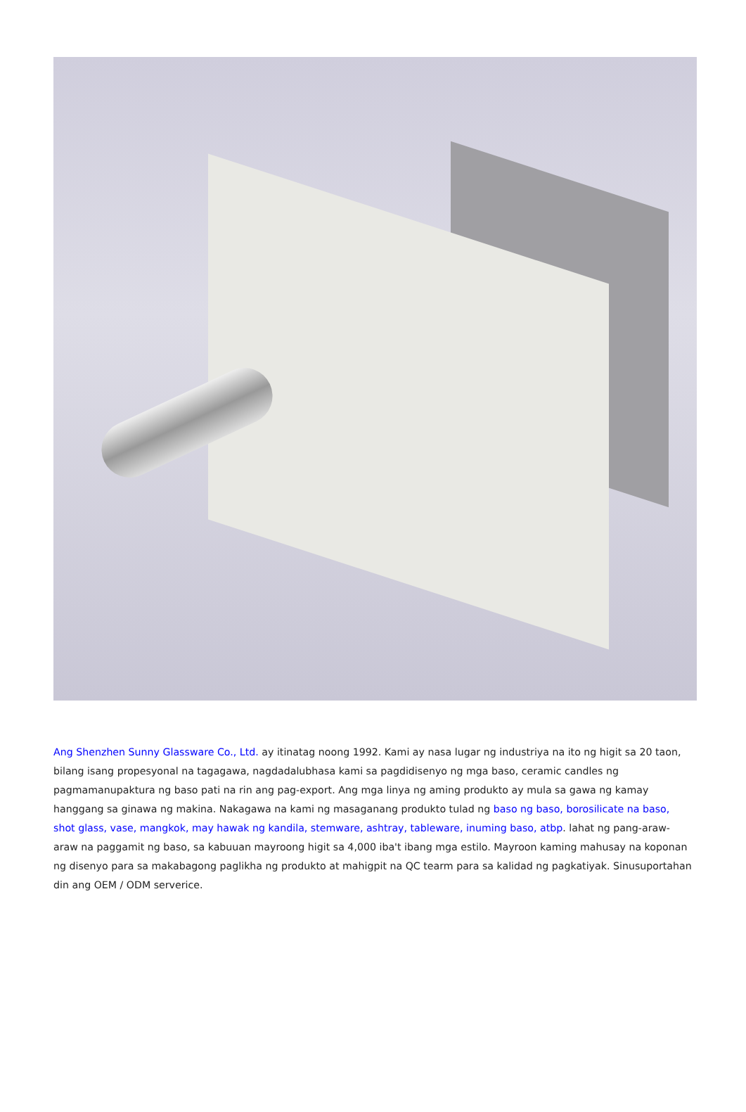Ang Shenzhen Sunny Glassware Co., Ltd. ay itinatag noong 1992. Kami ay nasa lugar ng industriya na ito ng higit sa 20 taon, bilang isang propesyonal na tagagawa, nagdadalubhasa kami sa pagdidisenyo ng mga baso, ceramic candles ng pagmamanupaktura ng baso pati na rin ang pag-export. Ang mga linya ng aming produkto ay mula sa gawa ng kamay hanggang sa ginawa ng makina. Nakagawa na kami ng masaganang produkto tulad ng baso ng baso, borosilicate na baso, shot glass, vase, mangkok, may hawak ng kandila, stemware, ashtray, tableware, inuming baso, atbp. lahat ng pang-araw-araw na paggamit ng baso, sa kabuuan mayroong higit sa 4,000 iba't ibang mga estilo. Mayroon kaming mahusay na koponan ng disenyo para sa makabagong paglikha ng produkto at mahigpit na QC tearm para sa kalidad ng pagkatiyak. Sinusuportahan din ang OEM / ODM serverice.